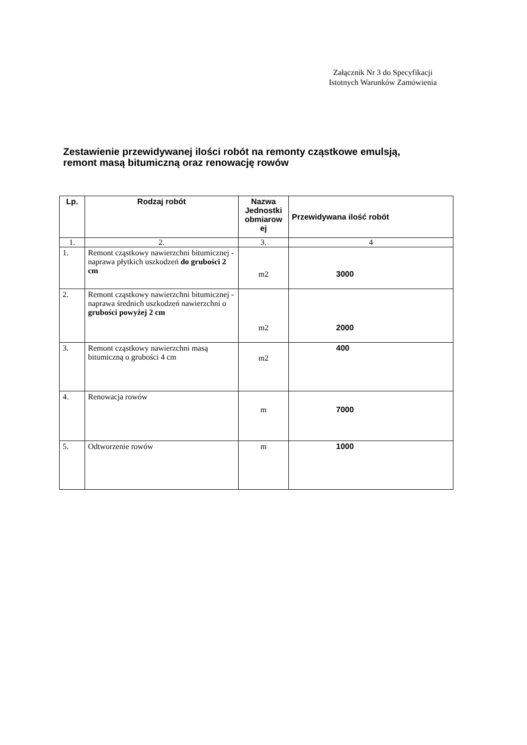Załącznik Nr 3 do Specyfikacji
Istotnych Warunków Zamówienia
Zestawienie przewidywanej ilości robót na remonty cząstkowe emulsją,
remont masą bitumiczną oraz renowację rowów
| Lp. | Rodzaj robót | Nazwa Jednostki obmiarow ej | Przewidywana ilość robót |
| --- | --- | --- | --- |
| 1. | 2. | 3. | 4 |
| 1. | Remont cząstkowy nawierzchni bitumicznej - naprawa płytkich uszkodzeń do grubości 2 cm | m2 | 3000 |
| 2. | Remont cząstkowy nawierzchni bitumicznej - naprawa średnich uszkodzeń nawierzchni o grubości powyżej 2 cm | m2 | 2000 |
| 3. | Remont cząstkowy nawierzchni masą bitumiczną o grubości 4 cm | m2 | 400 |
| 4. | Renowacja rowów | m | 7000 |
| 5. | Odtworzenie rowów | m | 1000 |